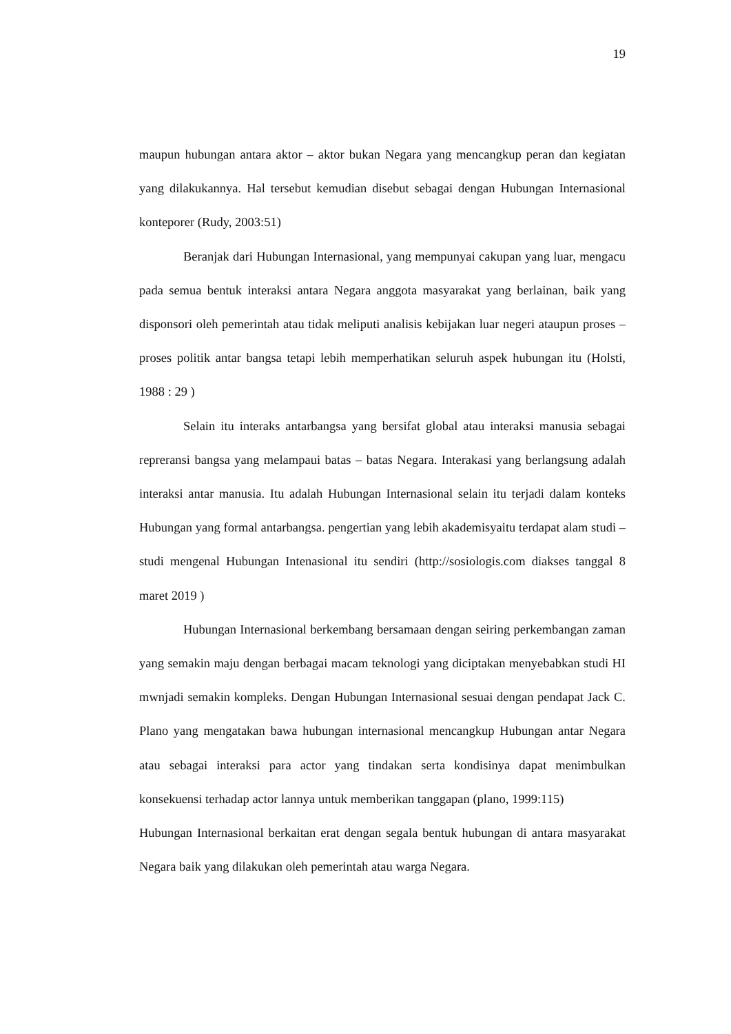19
maupun hubungan antara aktor – aktor bukan Negara yang mencangkup peran dan kegiatan yang dilakukannya. Hal tersebut kemudian disebut sebagai dengan Hubungan Internasional konteporer (Rudy, 2003:51)
Beranjak dari Hubungan Internasional, yang mempunyai cakupan yang luar, mengacu pada semua bentuk interaksi antara Negara anggota masyarakat yang berlainan, baik yang disponsori oleh pemerintah atau tidak meliputi analisis kebijakan luar negeri ataupun proses – proses politik antar bangsa tetapi lebih memperhatikan seluruh aspek hubungan itu (Holsti, 1988 : 29 )
Selain itu interaks antarbangsa yang bersifat global atau interaksi manusia sebagai repreransi bangsa yang melampaui batas – batas Negara. Interakasi yang berlangsung adalah interaksi antar manusia. Itu adalah Hubungan Internasional selain itu terjadi dalam konteks Hubungan yang formal antarbangsa. pengertian yang lebih akademisyaitu terdapat alam studi – studi mengenal Hubungan Intenasional itu sendiri (http://sosiologis.com diakses tanggal 8 maret 2019 )
Hubungan Internasional berkembang bersamaan dengan seiring perkembangan zaman yang semakin maju dengan berbagai macam teknologi yang diciptakan menyebabkan studi HI mwnjadi semakin kompleks. Dengan Hubungan Internasional sesuai dengan pendapat Jack C. Plano yang mengatakan bawa hubungan internasional mencangkup Hubungan antar Negara atau sebagai interaksi para actor yang tindakan serta kondisinya dapat menimbulkan konsekuensi terhadap actor lannya untuk memberikan tanggapan (plano, 1999:115)
Hubungan Internasional berkaitan erat dengan segala bentuk hubungan di antara masyarakat Negara baik yang dilakukan oleh pemerintah atau warga Negara.